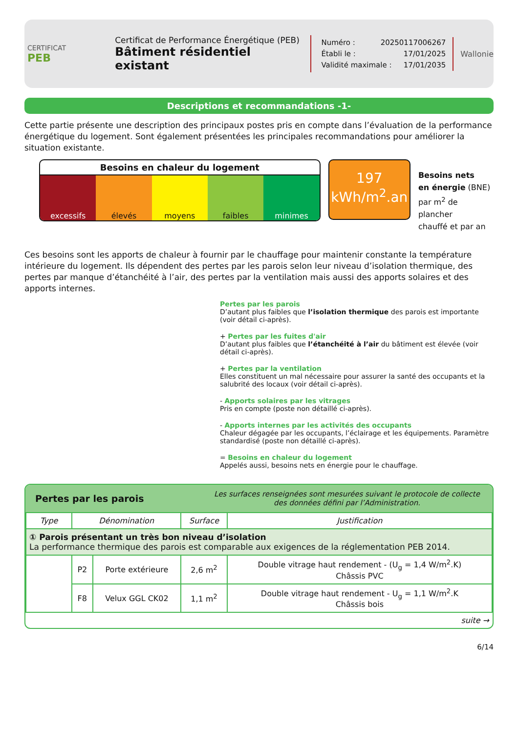CERTIFICAT
PEB
Certificat de Performance Énergétique (PEB)
Bâtiment résidentiel existant
Numéro : 20250117006267
Établi le : 17/01/2025
Validité maximale : 17/01/2035
Wallonie
Descriptions et recommandations -1-
Cette partie présente une description des principaux postes pris en compte dans l’évaluation de la performance énergétique du logement. Sont également présentées les principales recommandations pour améliorer la situation existante.
Besoins en chaleur du logement
excessifs élevés moyens faibles minimes
197
kWh/m<sup>2</sup>.an
Besoins nets
en énergie (BNE)
par m<sup>2</sup> de plancher
chauffé et par an
Ces besoins sont les apports de chaleur à fournir par le chauffage pour maintenir constante la température intérieure du logement. Ils dépendent des pertes par les parois selon leur niveau d’isolation thermique, des pertes par manque d’étanchéité à l’air, des pertes par la ventilation mais aussi des apports solaires et des apports internes.
Pertes par les parois
D’autant plus faibles que l’isolation thermique des parois est importante (voir détail ci-après).
+ Pertes par les fuites d'air
D’autant plus faibles que l’étanchéité à l’air du bâtiment est élevée (voir détail ci-après).
+ Pertes par la ventilation
Elles constituent un mal nécessaire pour assurer la santé des occupants et la salubrité des locaux (voir détail ci-après).
- Apports solaires par les vitrages
Pris en compte (poste non détaillé ci-après).
- Apports internes par les activités des occupants
Chaleur dégagée par les occupants, l’éclairage et les équipements. Paramètre standardisé (poste non détaillé ci-après).
= Besoins en chaleur du logement
Appelés aussi, besoins nets en énergie pour le chauffage.
Pertes par les parois Les surfaces renseignées sont mesurées suivant le protocole de collecte des données défini par l’Administration.
| Type | Dénomination | | Surface | Justification |
| --- | --- | --- | --- | --- |
| ① Parois présentant un très bon niveau d’isolation La performance thermique des parois est comparable aux exigences de la réglementation PEB 2014. | | | | |
| | P2 | Porte extérieure | 2,6 m<sup>2</sup> | Double vitrage haut rendement - (U<sub>g</sub> = 1,4 W/m<sup>2</sup>.K) Châssis PVC |
| | F8 | Velux GGL CK02 | 1,1 m<sup>2</sup> | Double vitrage haut rendement - U<sub>g</sub> = 1,1 W/m<sup>2</sup>.K Châssis bois |
| suite → | | | | |
6/14